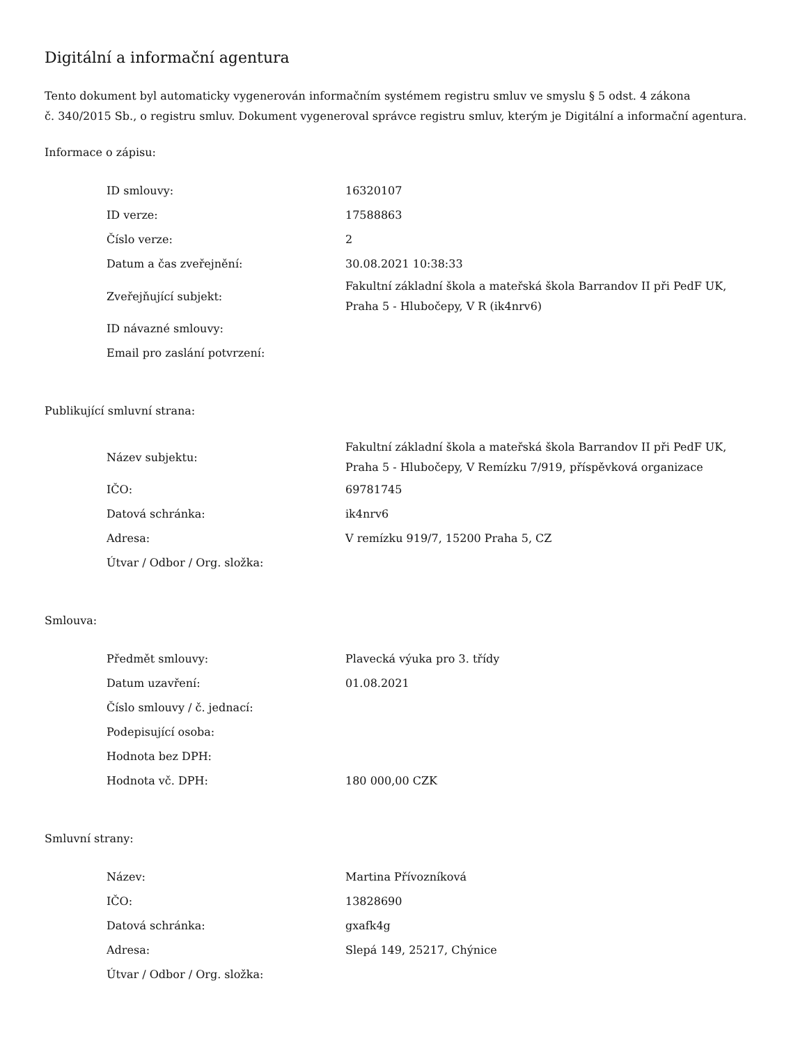Digitální a informační agentura
Tento dokument byl automaticky vygenerován informačním systémem registru smluv ve smyslu § 5 odst. 4 zákona
č. 340/2015 Sb., o registru smluv. Dokument vygeneroval správce registru smluv, kterým je Digitální a informační agentura.
Informace o zápisu:
| ID smlouvy: | 16320107 |
| ID verze: | 17588863 |
| Číslo verze: | 2 |
| Datum a čas zveřejnění: | 30.08.2021 10:38:33 |
| Zveřejňující subjekt: | Fakultní základní škola a mateřská škola Barrandov II při PedF UK, Praha 5 - Hlubočepy, V R (ik4nrv6) |
| ID návazné smlouvy: | |
| Email pro zaslání potvrzení: | |
Publikující smluvní strana:
| Název subjektu: | Fakultní základní škola a mateřská škola Barrandov II při PedF UK, Praha 5 - Hlubočepy, V Remízku 7/919, příspěvková organizace |
| IČO: | 69781745 |
| Datová schránka: | ik4nrv6 |
| Adresa: | V remízku 919/7, 15200 Praha 5, CZ |
| Útvar / Odbor / Org. složka: | |
Smlouva:
| Předmět smlouvy: | Plavecká výuka pro 3. třídy |
| Datum uzavření: | 01.08.2021 |
| Číslo smlouvy / č. jednací: | |
| Podepisující osoba: | |
| Hodnota bez DPH: | |
| Hodnota vč. DPH: | 180 000,00 CZK |
Smluvní strany:
| Název: | Martina Přívozníková |
| IČO: | 13828690 |
| Datová schránka: | gxafk4g |
| Adresa: | Slepá 149, 25217, Chýnice |
| Útvar / Odbor / Org. složka: | |